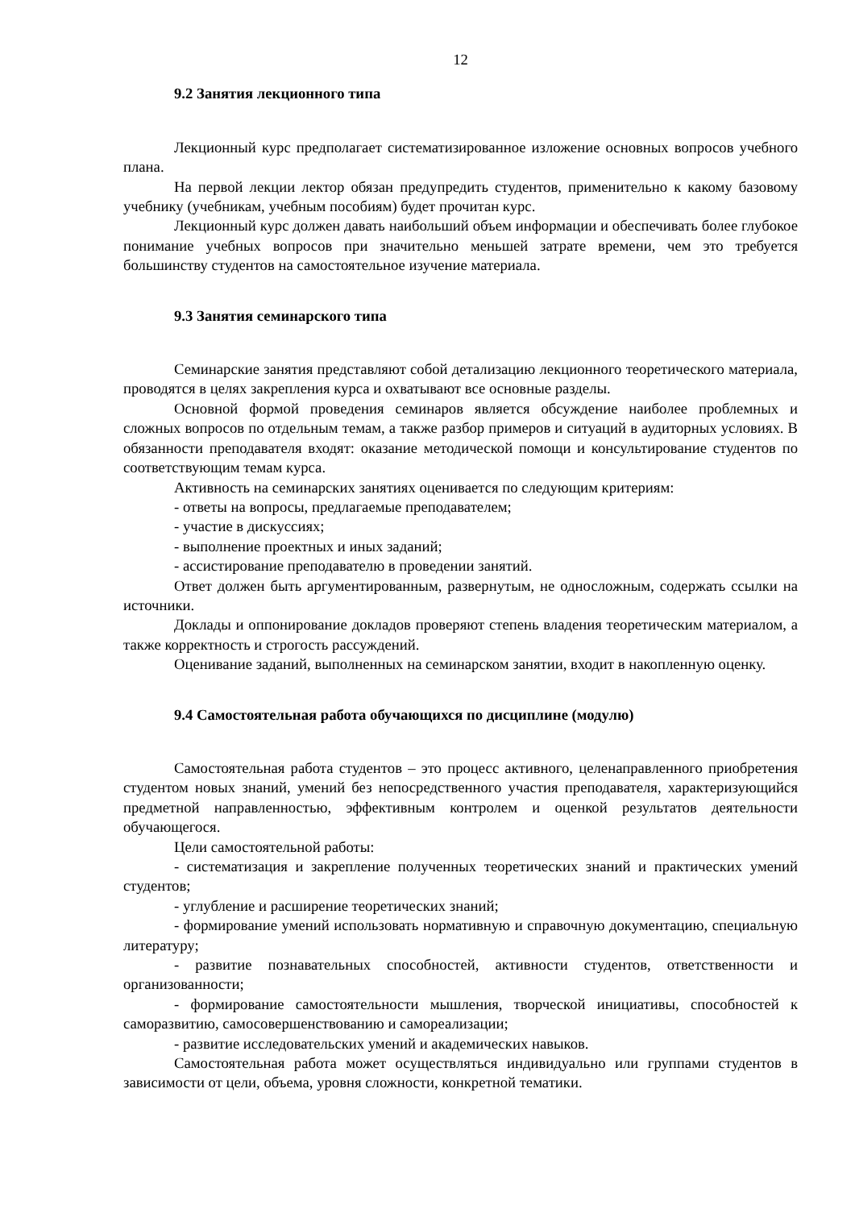12
9.2 Занятия лекционного типа
Лекционный курс предполагает систематизированное изложение основных вопросов учебного плана.
На первой лекции лектор обязан предупредить студентов, применительно к какому базовому учебнику (учебникам, учебным пособиям) будет прочитан курс.
Лекционный курс должен давать наибольший объем информации и обеспечивать более глубокое понимание учебных вопросов при значительно меньшей затрате времени, чем это требуется большинству студентов на самостоятельное изучение материала.
9.3 Занятия семинарского типа
Семинарские занятия представляют собой детализацию лекционного теоретического материала, проводятся в целях закрепления курса и охватывают все основные разделы.
Основной формой проведения семинаров является обсуждение наиболее проблемных и сложных вопросов по отдельным темам, а также разбор примеров и ситуаций в аудиторных условиях. В обязанности преподавателя входят: оказание методической помощи и консультирование студентов по соответствующим темам курса.
Активность на семинарских занятиях оценивается по следующим критериям:
- ответы на вопросы, предлагаемые преподавателем;
- участие в дискуссиях;
- выполнение проектных и иных заданий;
- ассистирование преподавателю в проведении занятий.
Ответ должен быть аргументированным, развернутым, не односложным, содержать ссылки на источники.
Доклады и оппонирование докладов проверяют степень владения теоретическим материалом, а также корректность и строгость рассуждений.
Оценивание заданий, выполненных на семинарском занятии, входит в накопленную оценку.
9.4 Самостоятельная работа обучающихся по дисциплине (модулю)
Самостоятельная работа студентов – это процесс активного, целенаправленного приобретения студентом новых знаний, умений без непосредственного участия преподавателя, характеризующийся предметной направленностью, эффективным контролем и оценкой результатов деятельности обучающегося.
Цели самостоятельной работы:
- систематизация и закрепление полученных теоретических знаний и практических умений студентов;
- углубление и расширение теоретических знаний;
- формирование умений использовать нормативную и справочную документацию, специальную литературу;
- развитие познавательных способностей, активности студентов, ответственности и организованности;
- формирование самостоятельности мышления, творческой инициативы, способностей к саморазвитию, самосовершенствованию и самореализации;
- развитие исследовательских умений и академических навыков.
Самостоятельная работа может осуществляться индивидуально или группами студентов в зависимости от цели, объема, уровня сложности, конкретной тематики.